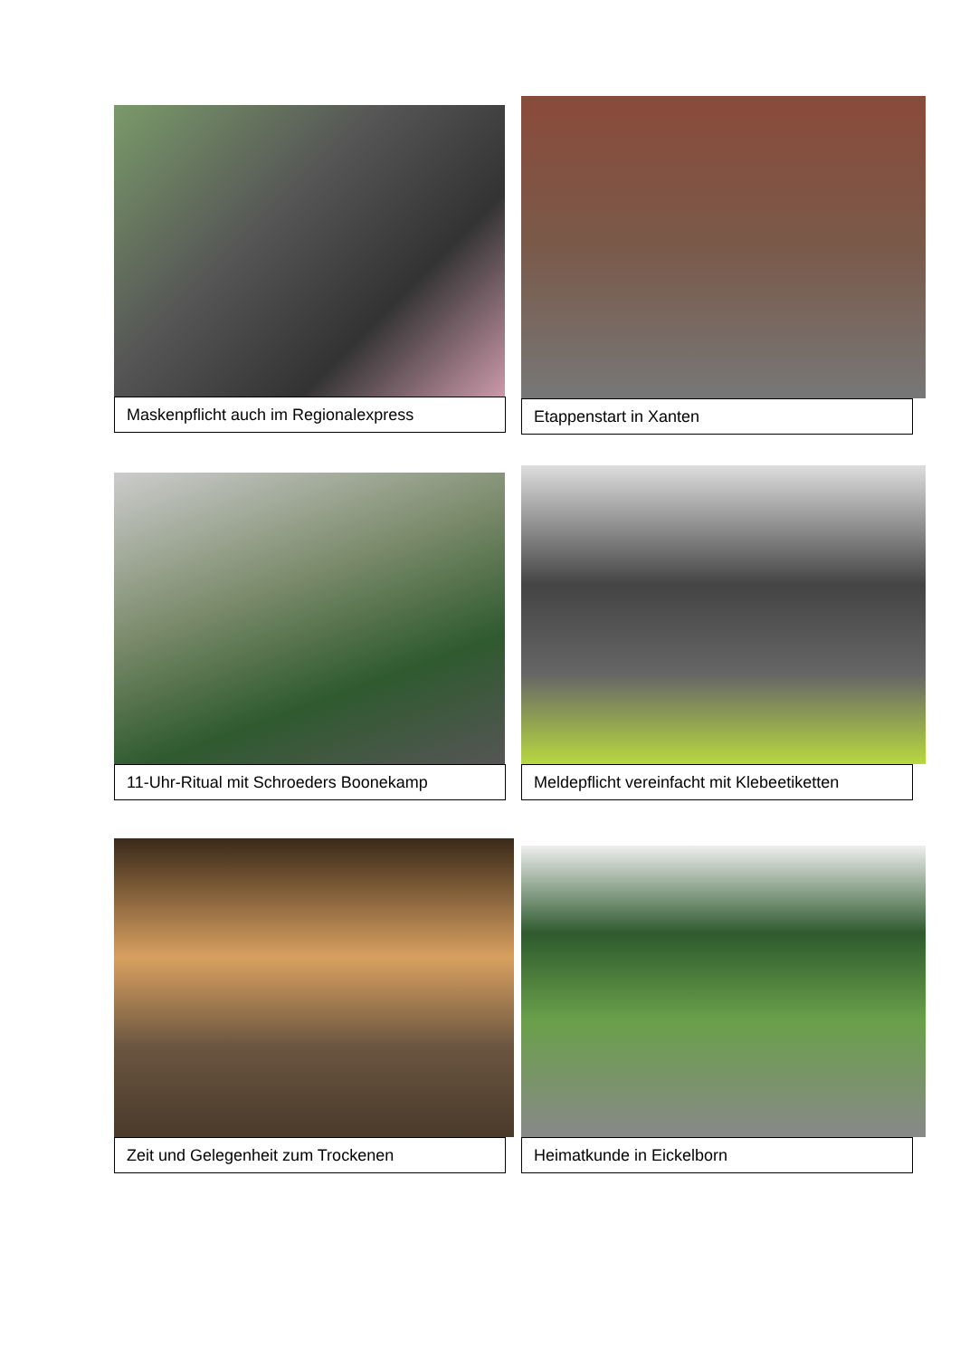Maskenpflicht auch im Regionalexpress
Etappenstart in Xanten
11-Uhr-Ritual mit Schroeders Boonekamp
Meldepflicht vereinfacht mit Klebeetiketten
Zeit und Gelegenheit zum Trockenen
Heimatkunde in Eickelborn